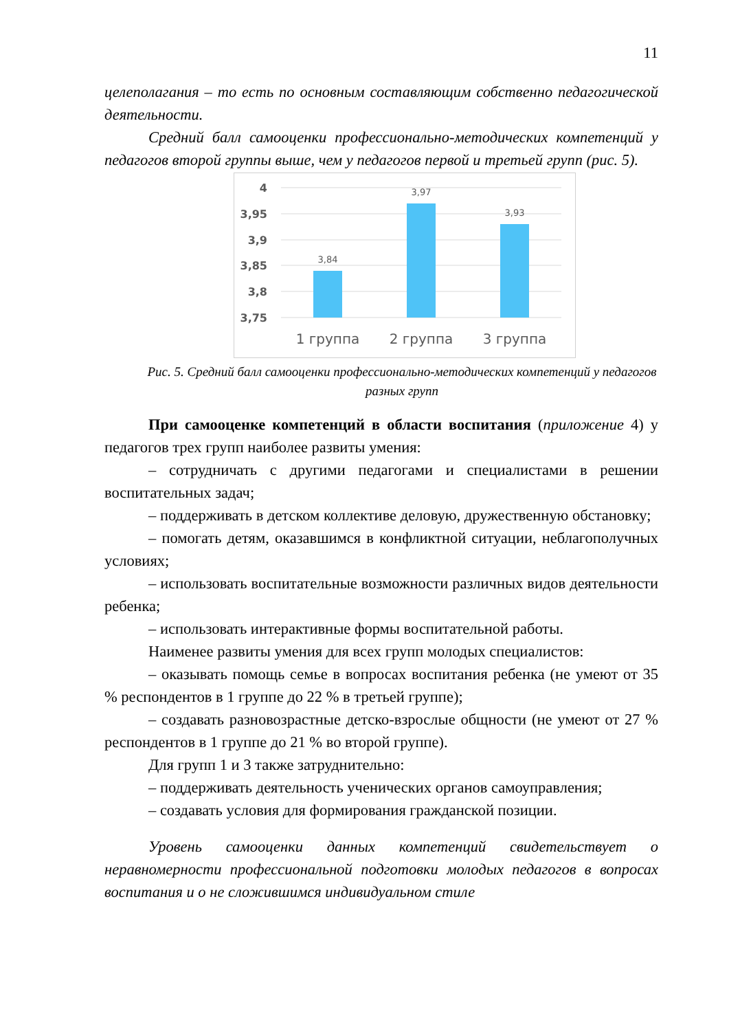11
целеполагания – то есть по основным составляющим собственно педагогической деятельности.
Средний балл самооценки профессионально-методических компетенций у педагогов второй группы выше, чем у педагогов первой и третьей групп (рис. 5).
4
3,95
3,9
3,85
3,8
3,75
3,84
3,97
3,93
1 группа
2 группа
3 группа
Рис. 5. Средний балл самооценки профессионально-методических компетенций у педагогов разных групп
При самооценке компетенций в области воспитания (приложение 4) у педагогов трех групп наиболее развиты умения:
– сотрудничать с другими педагогами и специалистами в решении воспитательных задач;
– поддерживать в детском коллективе деловую, дружественную обстановку;
– помогать детям, оказавшимся в конфликтной ситуации, неблагополучных условиях;
– использовать воспитательные возможности различных видов деятельности ребенка;
– использовать интерактивные формы воспитательной работы.
Наименее развиты умения для всех групп молодых специалистов:
– оказывать помощь семье в вопросах воспитания ребенка (не умеют от 35 % респондентов в 1 группе до 22 % в третьей группе);
– создавать разновозрастные детско-взрослые общности (не умеют от 27 % респондентов в 1 группе до 21 % во второй группе).
Для групп 1 и 3 также затруднительно:
– поддерживать деятельность ученических органов самоуправления;
– создавать условия для формирования гражданской позиции.
Уровень самооценки данных компетенций свидетельствует о неравномерности профессиональной подготовки молодых педагогов в вопросах воспитания и о не сложившимся индивидуальном стиле